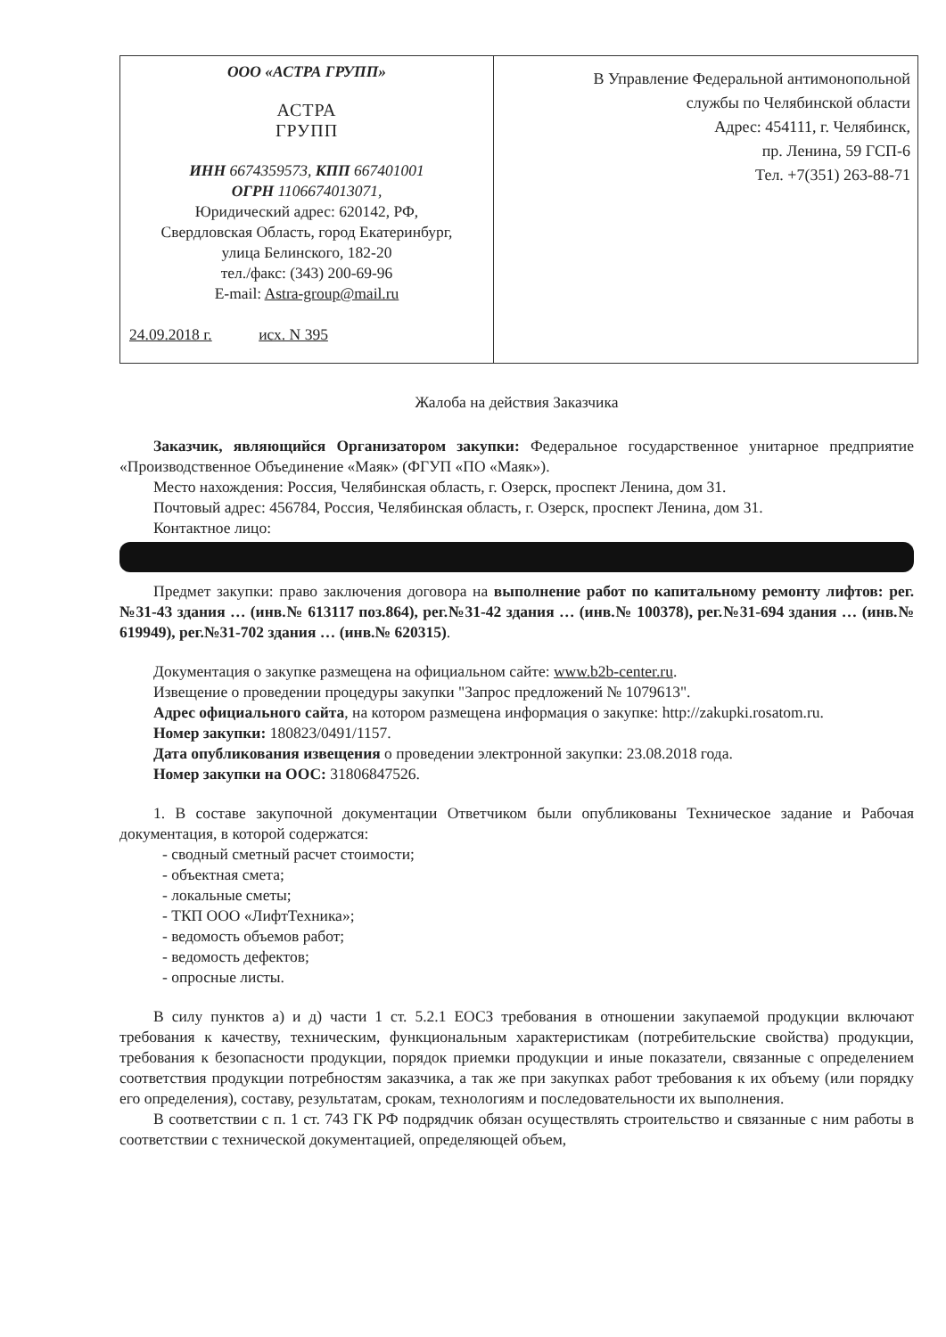| ООО «АСТРА ГРУПП» АСТРА ГРУПП ИНН 6674359573, КПП 667401001 ОГРН 1106674013071, Юридический адрес: 620142, РФ, Свердловская Область, город Екатеринбург, улица Белинского, 182-20 тел./факс: (343) 200-69-96 E-mail: Astra-group@mail.ru 24.09.2018 г. исх. N 395 | В Управление Федеральной антимонопольной службы по Челябинской области Адрес: 454111, г. Челябинск, пр. Ленина, 59 ГСП-6 Тел. +7(351) 263-88-71 |
Жалоба на действия Заказчика
Заказчик, являющийся Организатором закупки: Федеральное государственное унитарное предприятие «Производственное Объединение «Маяк» (ФГУП «ПО «Маяк»).
Место нахождения: Россия, Челябинская область, г. Озерск, проспект Ленина, дом 31.
Почтовый адрес: 456784, Россия, Челябинская область, г. Озерск, проспект Ленина, дом 31.
Контактное лицо:
Предмет закупки: право заключения договора на выполнение работ по капитальному ремонту лифтов: рег.№31-43 здания … (инв.№ 613117 поз.864), рег.№31-42 здания … (инв.№ 100378), рег.№31-694 здания … (инв.№ 619949), рег.№31-702 здания … (инв.№ 620315).
Документация о закупке размещена на официальном сайте: www.b2b-center.ru.
Извещение о проведении процедуры закупки "Запрос предложений № 1079613".
Адрес официального сайта, на котором размещена информация о закупке: http://zakupki.rosatom.ru.
Номер закупки: 180823/0491/1157.
Дата опубликования извещения о проведении электронной закупки: 23.08.2018 года.
Номер закупки на ООС: 31806847526.
1. В составе закупочной документации Ответчиком были опубликованы Техническое задание и Рабочая документация, в которой содержатся:
- сводный сметный расчет стоимости;
- объектная смета;
- локальные сметы;
- ТКП ООО «ЛифтТехника»;
- ведомость объемов работ;
- ведомость дефектов;
- опросные листы.
В силу пунктов а) и д) части 1 ст. 5.2.1 ЕОСЗ требования в отношении закупаемой продукции включают требования к качеству, техническим, функциональным характеристикам (потребительские свойства) продукции, требования к безопасности продукции, порядок приемки продукции и иные показатели, связанные с определением соответствия продукции потребностям заказчика, а так же при закупках работ требования к их объему (или порядку его определения), составу, результатам, срокам, технологиям и последовательности их выполнения.
В соответствии с п. 1 ст. 743 ГК РФ подрядчик обязан осуществлять строительство и связанные с ним работы в соответствии с технической документацией, определяющей объем,